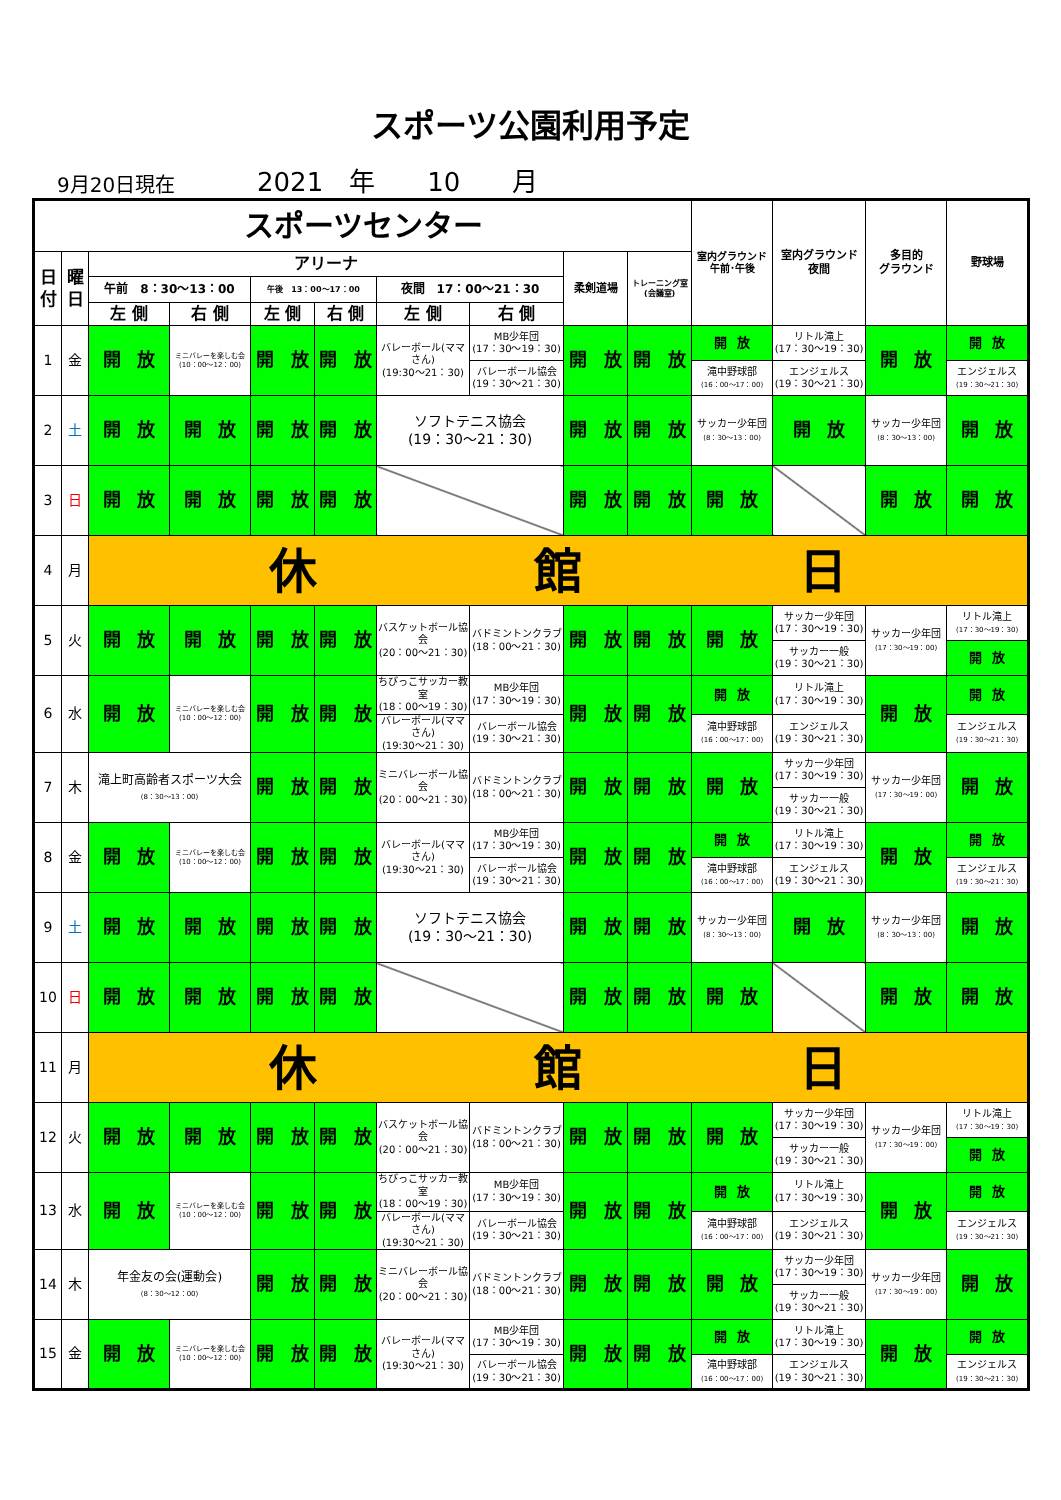スポーツ公園利用予定
9月20日現在 2021　年　　10　　月
| スポーツセンター | | | | | | | | | | 室内グラウンド 午前･午後 | 室内グラウンド 夜間 | 多目的 グラウンド | 野球場 |
| --- | --- | --- | --- | --- | --- | --- | --- | --- | --- | --- | --- | --- | --- |
| 日 付 | 曜 日 | アリーナ | | | | | | 柔剣道場 | トレーニング室 (会議室) | | | | |
| | | 午前 8：30～13：00 | | 午後 13：00～17：00 | | 夜間 17：00～21：30 | | | | | | | |
| | | 左 側 | 右 側 | 左 側 | 右 側 | 左 側 | 右 側 | | | | | | |
| 1 | 金 | 開 放 | ミニバレーを楽しむ会 (10：00～12：00) | 開 放 | 開 放 | バレーボール(ママさん) (19:30～21：30) | MB少年団 (17：30～19：30) | 開 放 | 開 放 | 開 放 | リトル滝上 (17：30～19：30) | 開 放 | 開 放 |
| | | | | | | | バレーボール協会 (19：30～21：30) | | | 滝中野球部 (16：00～17：00) | エンジェルス (19：30～21：30) | | エンジェルス (19：30～21：30) |
| 2 | 土 | 開 放 | 開 放 | 開 放 | 開 放 | ソフトテニス協会 (19：30～21：30) | | 開 放 | 開 放 | サッカー少年団 (8：30～13：00) | 開 放 | サッカー少年団 (8：30～13：00) | 開 放 |
| 3 | 日 | 開 放 | 開 放 | 開 放 | 開 放 | | | 開 放 | 開 放 | 開 放 | | 開 放 | 開 放 |
| 4 | 月 | 休 館 日 | | | | | | | | | | | |
| 5 | 火 | 開 放 | 開 放 | 開 放 | 開 放 | バスケットボール協会 (20：00～21：30) | バドミントンクラブ (18：00～21：30) | 開 放 | 開 放 | 開 放 | サッカー少年団 (17：30～19：30) | サッカー少年団 (17：30～19：00) | リトル滝上 (17：30～19：30) |
| | | | | | | | | | | | サッカー一般 (19：30～21：30) | | 開 放 |
| 6 | 水 | 開 放 | ミニバレーを楽しむ会 (10：00～12：00) | 開 放 | 開 放 | ちびっこサッカー教室 (18：00～19：30) | MB少年団 (17：30～19：30) | 開 放 | 開 放 | 開 放 | リトル滝上 (17：30～19：30) | 開 放 | 開 放 |
| | | | | | | バレーボール(ママさん) (19:30～21：30) | バレーボール協会 (19：30～21：30) | | | 滝中野球部 (16：00～17：00) | エンジェルス (19：30～21：30) | | エンジェルス (19：30～21：30) |
| 7 | 木 | 滝上町高齢者スポーツ大会 (8：30～13：00) | | 開 放 | 開 放 | ミニバレーボール協会 (20：00～21：30) | バドミントンクラブ (18：00～21：30) | 開 放 | 開 放 | 開 放 | サッカー少年団 (17：30～19：30) | サッカー少年団 (17：30～19：00) | 開 放 |
| | | | | | | | | | | | サッカー一般 (19：30～21：30) | | |
| 8 | 金 | 開 放 | ミニバレーを楽しむ会 (10：00～12：00) | 開 放 | 開 放 | バレーボール(ママさん) (19:30～21：30) | MB少年団 (17：30～19：30) | 開 放 | 開 放 | 開 放 | リトル滝上 (17：30～19：30) | 開 放 | 開 放 |
| | | | | | | | バレーボール協会 (19：30～21：30) | | | 滝中野球部 (16：00～17：00) | エンジェルス (19：30～21：30) | | エンジェルス (19：30～21：30) |
| 9 | 土 | 開 放 | 開 放 | 開 放 | 開 放 | ソフトテニス協会 (19：30～21：30) | | 開 放 | 開 放 | サッカー少年団 (8：30～13：00) | 開 放 | サッカー少年団 (8：30～13：00) | 開 放 |
| 10 | 日 | 開 放 | 開 放 | 開 放 | 開 放 | | | 開 放 | 開 放 | 開 放 | | 開 放 | 開 放 |
| 11 | 月 | 休 館 日 | | | | | | | | | | | |
| 12 | 火 | 開 放 | 開 放 | 開 放 | 開 放 | バスケットボール協会 (20：00～21：30) | バドミントンクラブ (18：00～21：30) | 開 放 | 開 放 | 開 放 | サッカー少年団 (17：30～19：30) | サッカー少年団 (17：30～19：00) | リトル滝上 (17：30～19：30) |
| | | | | | | | | | | | サッカー一般 (19：30～21：30) | | 開 放 |
| 13 | 水 | 開 放 | ミニバレーを楽しむ会 (10：00～12：00) | 開 放 | 開 放 | ちびっこサッカー教室 (18：00～19：30) | MB少年団 (17：30～19：30) | 開 放 | 開 放 | 開 放 | リトル滝上 (17：30～19：30) | 開 放 | 開 放 |
| | | | | | | バレーボール(ママさん) (19:30～21：30) | バレーボール協会 (19：30～21：30) | | | 滝中野球部 (16：00～17：00) | エンジェルス (19：30～21：30) | | エンジェルス (19：30～21：30) |
| 14 | 木 | 年金友の会(運動会) (8：30～12：00) | | 開 放 | 開 放 | ミニバレーボール協会 (20：00～21：30) | バドミントンクラブ (18：00～21：30) | 開 放 | 開 放 | 開 放 | サッカー少年団 (17：30～19：30) | サッカー少年団 (17：30～19：00) | 開 放 |
| | | | | | | | | | | | サッカー一般 (19：30～21：30) | | |
| 15 | 金 | 開 放 | ミニバレーを楽しむ会 (10：00～12：00) | 開 放 | 開 放 | バレーボール(ママさん) (19:30～21：30) | MB少年団 (17：30～19：30) | 開 放 | 開 放 | 開 放 | リトル滝上 (17：30～19：30) | 開 放 | 開 放 |
| | | | | | | | バレーボール協会 (19：30～21：30) | | | 滝中野球部 (16：00～17：00) | エンジェルス (19：30～21：30) | | エンジェルス (19：30～21：30) |